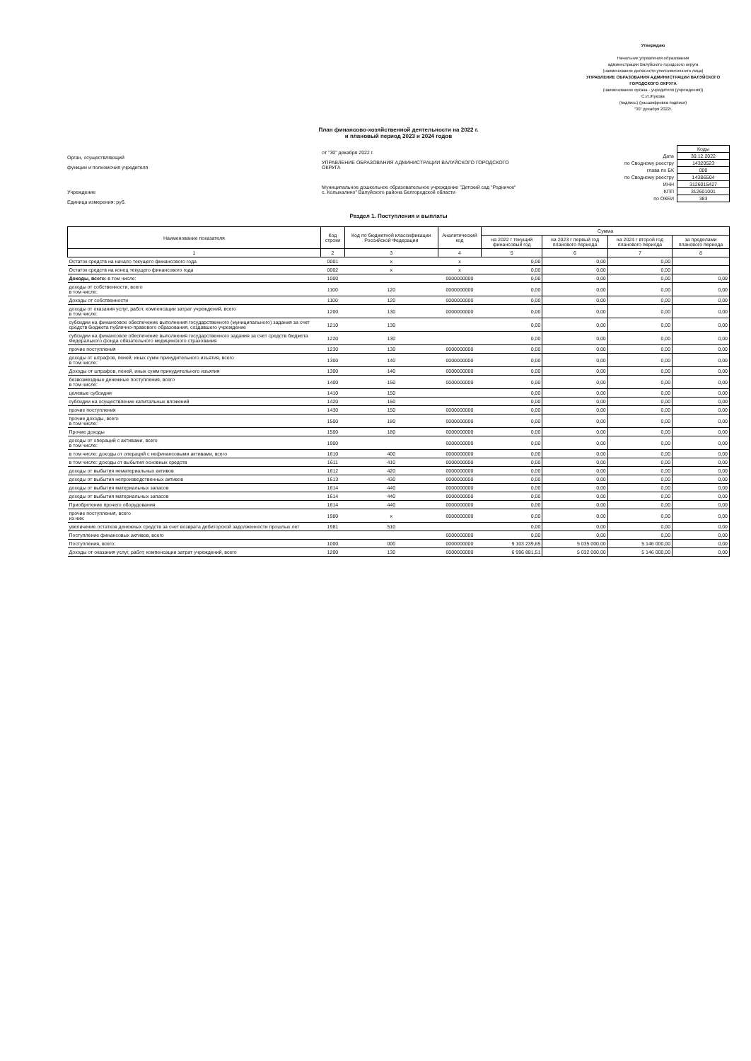Утверждаю
Начальник управления образования
администрации Валуйского городского округа
(наименование должности уполномоченного лица)
УПРАВЛЕНИЕ ОБРАЗОВАНИЯ АДМИНИСТРАЦИИ ВАЛУЙСКОГО ГОРОДСКОГО ОКРУГА
(наименование органа - учредителя (учреждения))
С.И.Жукова
(подпись) (расшифровка подписи)
"30" декабря 2022г.
План финансово-хозяйственной деятельности на 2022 г.
и плановый период 2023 и 2024 годов
Орган, осуществляющий
функции и полномочия учредителя
Учреждение
Единица измерения: руб.
от "30" декабря 2022 г.
УПРАВЛЕНИЕ ОБРАЗОВАНИЯ АДМИНИСТРАЦИИ ВАЛУЙСКОГО ГОРОДСКОГО ОКРУГА
Муниципальное дошкольное образовательное учреждение "Детский сад "Родничок" с. Колыхалино" Валуйского района Белгородской области
| | Коды |
| Дата | 30.12.2022 |
| по Сводному реестру | 14320523 |
| глава по БК | 000 |
| по Сводному реестру | 143В6504 |
| ИНН | 3126015427 |
| КПП | 312601001 |
| по ОКЕИ | 383 |
Раздел 1. Поступления и выплаты
| Наименование показателя | Код строки | Код по бюджетной классификации Российской Федерации | Аналитический код | Сумма | | | |
| --- | --- | --- | --- | --- | --- | --- | --- |
| | | | | на 2022 г текущий финансовый год | на 2023 г первый год планового периода | на 2024 г второй год планового периода | за пределами планового периода |
| 1 | 2 | 3 | 4 | 5 | 6 | 7 | 8 |
| Остаток средств на начало текущего финансового года | 0001 | x | x | 0,00 | 0,00 | 0,00 | |
| Остаток средств на конец текущего финансового года | 0002 | x | x | 0,00 | 0,00 | 0,00 | |
| Доходы, всего: в том числе: | 1000 | | 0000000000 | 0,00 | 0,00 | 0,00 | 0,00 |
| доходы от собственности, всего в том числе: | 1100 | 120 | 0000000000 | 0,00 | 0,00 | 0,00 | 0,00 |
| Доходы от собственности | 1100 | 120 | 0000000000 | 0,00 | 0,00 | 0,00 | 0,00 |
| доходы от оказания услуг, работ, компенсации затрат учреждений, всего в том числе: | 1200 | 130 | 0000000000 | 0,00 | 0,00 | 0,00 | 0,00 |
| субсидии на финансовое обеспечение выполнения государственного (муниципального) задания за счет средств бюджета публично-правового образования, создавшего учреждение | 1210 | 130 | | 0,00 | 0,00 | 0,00 | 0,00 |
| субсидии на финансовое обеспечение выполнения государственного задания за счет средств бюджета Федерального фонда обязательного медицинского страхования | 1220 | 130 | | 0,00 | 0,00 | 0,00 | 0,00 |
| прочие поступления | 1230 | 130 | 0000000000 | 0,00 | 0,00 | 0,00 | 0,00 |
| доходы от штрафов, пеней, иных сумм принудительного изъятия, всего в том числе: | 1300 | 140 | 0000000000 | 0,00 | 0,00 | 0,00 | 0,00 |
| Доходы от штрафов, пеней, иных сумм принудительного изъятия | 1300 | 140 | 0000000000 | 0,00 | 0,00 | 0,00 | 0,00 |
| безвозмездные денежные поступления, всего в том числе: | 1400 | 150 | 0000000000 | 0,00 | 0,00 | 0,00 | 0,00 |
| целевые субсидии | 1410 | 150 | | 0,00 | 0,00 | 0,00 | 0,00 |
| субсидии на осуществление капитальных вложений | 1420 | 150 | | 0,00 | 0,00 | 0,00 | 0,00 |
| прочие поступления | 1430 | 150 | 0000000000 | 0,00 | 0,00 | 0,00 | 0,00 |
| прочие доходы, всего в том числе: | 1500 | 180 | 0000000000 | 0,00 | 0,00 | 0,00 | 0,00 |
| Прочие доходы | 1500 | 180 | 0000000000 | 0,00 | 0,00 | 0,00 | 0,00 |
| доходы от операций с активами, всего в том числе: | 1900 | | 0000000000 | 0,00 | 0,00 | 0,00 | 0,00 |
| в том числе: доходы от операций с нефинансовыми активами, всего | 1610 | 400 | 0000000000 | 0,00 | 0,00 | 0,00 | 0,00 |
| в том числе: доходы от выбытия основных средств | 1611 | 410 | 0000000000 | 0,00 | 0,00 | 0,00 | 0,00 |
| доходы от выбытия нематериальных активов | 1612 | 420 | 0000000000 | 0,00 | 0,00 | 0,00 | 0,00 |
| доходы от выбытия непроизводственных активов | 1613 | 430 | 0000000000 | 0,00 | 0,00 | 0,00 | 0,00 |
| доходы от выбытия материальных запасов | 1614 | 440 | 0000000000 | 0,00 | 0,00 | 0,00 | 0,00 |
| доходы от выбытия материальных запасов | 1614 | 440 | 0000000000 | 0,00 | 0,00 | 0,00 | 0,00 |
| Приобретение прочего оборудования | 1614 | 440 | 0000000000 | 0,00 | 0,00 | 0,00 | 0,00 |
| прочие поступления, всего из них: | 1980 | x | 0000000000 | 0,00 | 0,00 | 0,00 | 0,00 |
| увеличение остатков денежных средств за счет возврата дебиторской задолженности прошлых лет | 1981 | 510 | | 0,00 | 0,00 | 0,00 | 0,00 |
| Поступление финансовых активов, всего | | | 0000000000 | 0,00 | 0,00 | 0,00 | 0,00 |
| Поступления, всего: | 1000 | 000 | 0000000000 | 9 103 239,65 | 5 035 000,00 | 5 146 000,00 | 0,00 |
| Доходы от оказания услуг, работ, компенсации затрат учреждений, всего | 1200 | 130 | 0000000000 | 6 996 881,51 | 5 032 000,00 | 5 146 000,00 | 0,00 |